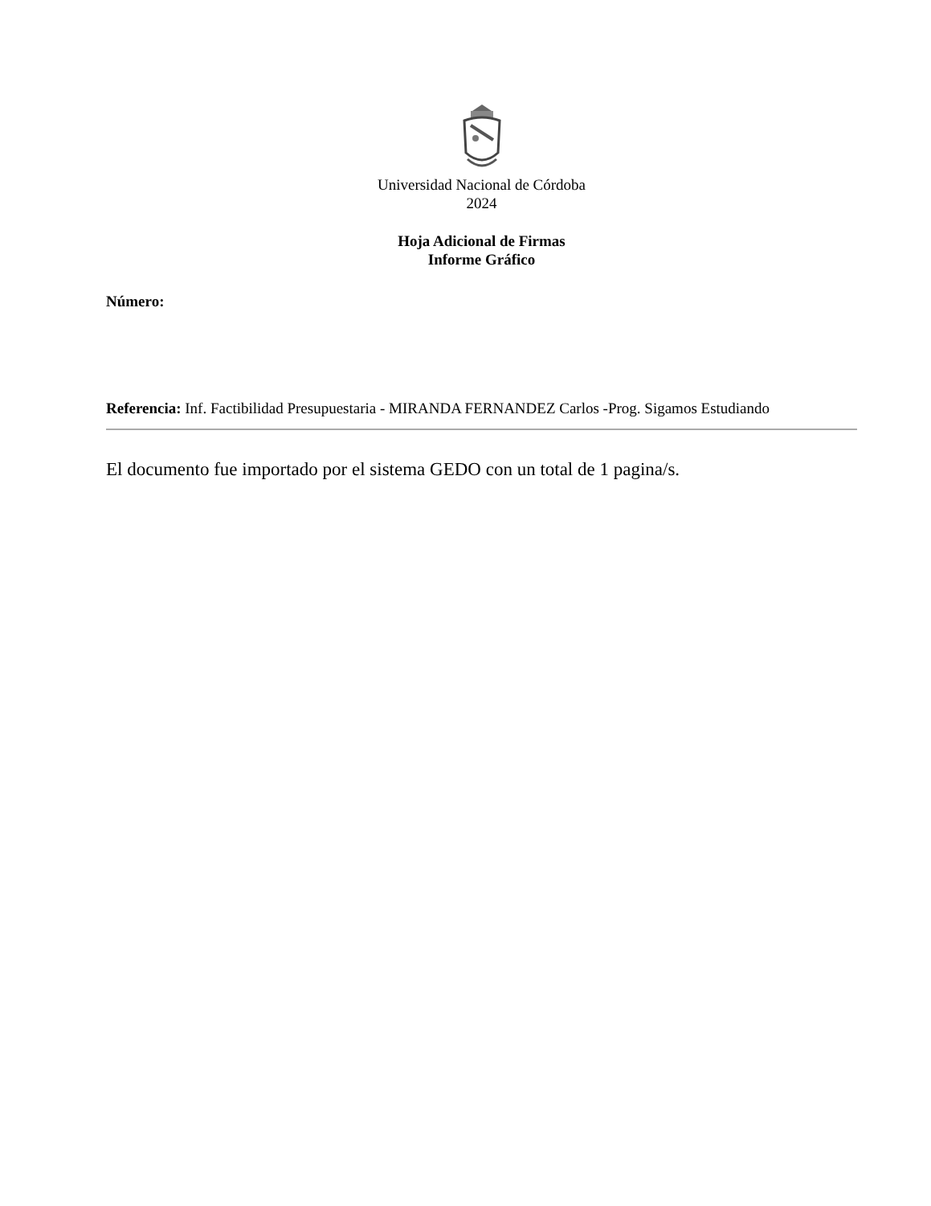Universidad Nacional de Córdoba
2024
Hoja Adicional de Firmas
Informe Gráfico
Número:
Referencia: Inf. Factibilidad Presupuestaria - MIRANDA FERNANDEZ Carlos -Prog. Sigamos Estudiando
El documento fue importado por el sistema GEDO con un total de 1 pagina/s.